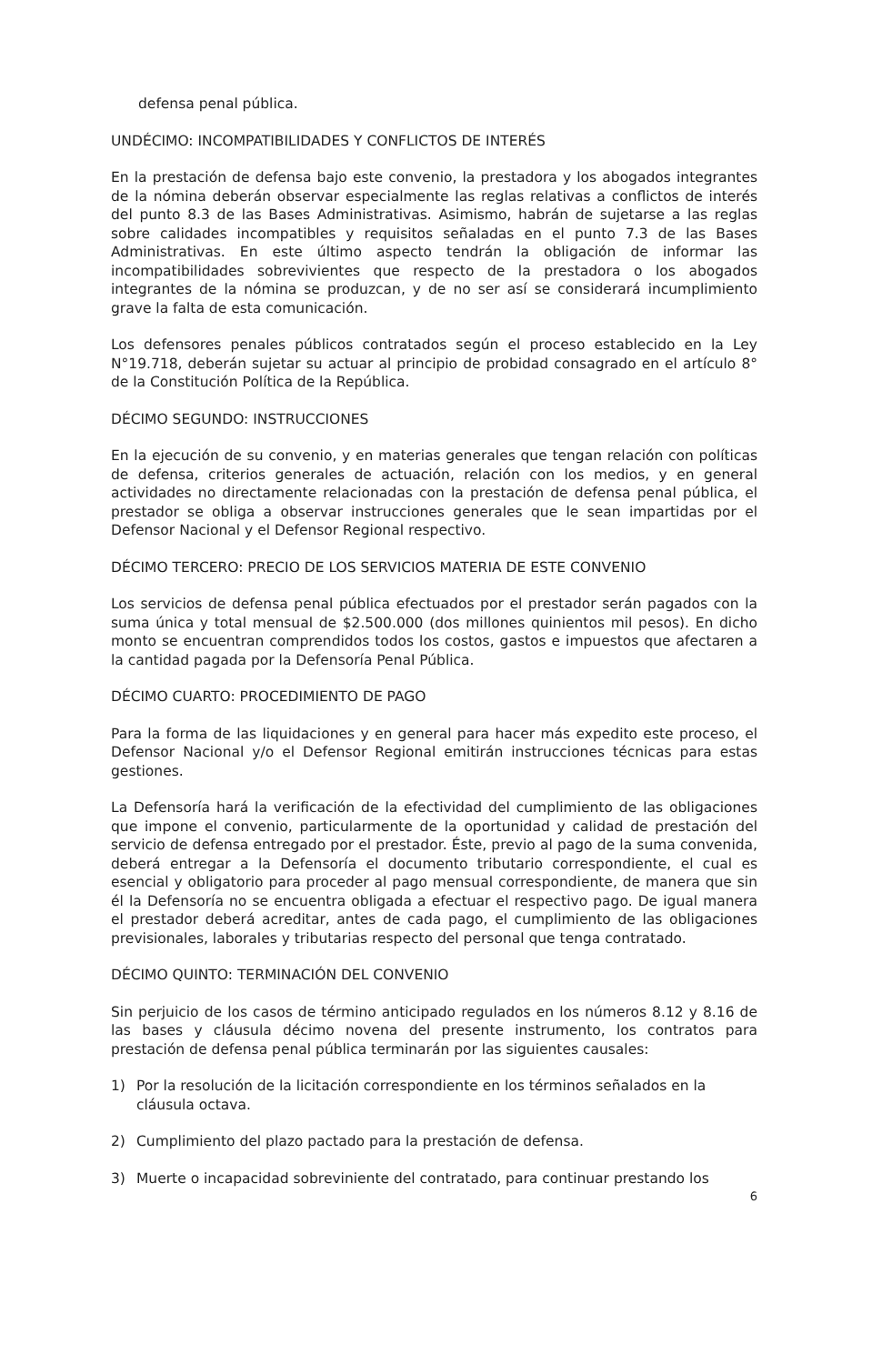defensa penal pública.
UNDÉCIMO: INCOMPATIBILIDADES Y CONFLICTOS DE INTERÉS
En la prestación de defensa bajo este convenio, la prestadora y los abogados integrantes de la nómina deberán observar especialmente las reglas relativas a conflictos de interés del punto 8.3 de las Bases Administrativas. Asimismo, habrán de sujetarse a las reglas sobre calidades incompatibles y requisitos señaladas en el punto 7.3 de las Bases Administrativas. En este último aspecto tendrán la obligación de informar las incompatibilidades sobrevivientes que respecto de la prestadora o los abogados integrantes de la nómina se produzcan, y de no ser así se considerará incumplimiento grave la falta de esta comunicación.
Los defensores penales públicos contratados según el proceso establecido en la Ley N°19.718, deberán sujetar su actuar al principio de probidad consagrado en el artículo 8° de la Constitución Política de la República.
DÉCIMO SEGUNDO: INSTRUCCIONES
En la ejecución de su convenio, y en materias generales que tengan relación con políticas de defensa, criterios generales de actuación, relación con los medios, y en general actividades no directamente relacionadas con la prestación de defensa penal pública, el prestador se obliga a observar instrucciones generales que le sean impartidas por el Defensor Nacional y el Defensor Regional respectivo.
DÉCIMO TERCERO: PRECIO DE LOS SERVICIOS MATERIA DE ESTE CONVENIO
Los servicios de defensa penal pública efectuados por el prestador serán pagados con la suma única y total mensual de $2.500.000 (dos millones quinientos mil pesos). En dicho monto se encuentran comprendidos todos los costos, gastos e impuestos que afectaren a la cantidad pagada por la Defensoría Penal Pública.
DÉCIMO CUARTO: PROCEDIMIENTO DE PAGO
Para la forma de las liquidaciones y en general para hacer más expedito este proceso, el Defensor Nacional y/o el Defensor Regional emitirán instrucciones técnicas para estas gestiones.
La Defensoría hará la verificación de la efectividad del cumplimiento de las obligaciones que impone el convenio, particularmente de la oportunidad y calidad de prestación del servicio de defensa entregado por el prestador. Éste, previo al pago de la suma convenida, deberá entregar a la Defensoría el documento tributario correspondiente, el cual es esencial y obligatorio para proceder al pago mensual correspondiente, de manera que sin él la Defensoría no se encuentra obligada a efectuar el respectivo pago. De igual manera el prestador deberá acreditar, antes de cada pago, el cumplimiento de las obligaciones previsionales, laborales y tributarias respecto del personal que tenga contratado.
DÉCIMO QUINTO: TERMINACIÓN DEL CONVENIO
Sin perjuicio de los casos de término anticipado regulados en los números 8.12 y 8.16 de las bases y cláusula décimo novena del presente instrumento, los contratos para prestación de defensa penal pública terminarán por las siguientes causales:
1) Por la resolución de la licitación correspondiente en los términos señalados en la cláusula octava.
2) Cumplimiento del plazo pactado para la prestación de defensa.
3) Muerte o incapacidad sobreviniente del contratado, para continuar prestando los
6